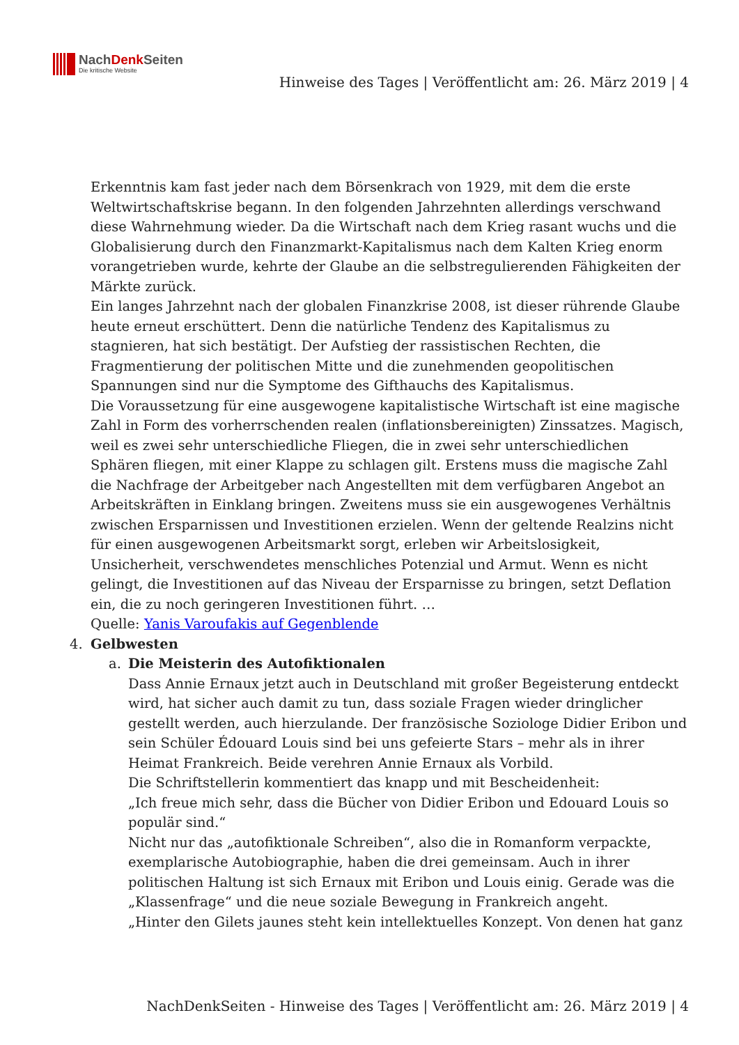NachDenk Seiten
Die kritische Website
Hinweise des Tages | Veröffentlicht am: 26. März 2019 | 4
Erkenntnis kam fast jeder nach dem Börsenkrach von 1929, mit dem die erste Weltwirtschaftskrise begann. In den folgenden Jahrzehnten allerdings verschwand diese Wahrnehmung wieder. Da die Wirtschaft nach dem Krieg rasant wuchs und die Globalisierung durch den Finanzmarkt-Kapitalismus nach dem Kalten Krieg enorm vorangetrieben wurde, kehrte der Glaube an die selbstregulierenden Fähigkeiten der Märkte zurück.
Ein langes Jahrzehnt nach der globalen Finanzkrise 2008, ist dieser rührende Glaube heute erneut erschüttert. Denn die natürliche Tendenz des Kapitalismus zu stagnieren, hat sich bestätigt. Der Aufstieg der rassistischen Rechten, die Fragmentierung der politischen Mitte und die zunehmenden geopolitischen Spannungen sind nur die Symptome des Gifthauchs des Kapitalismus.
Die Voraussetzung für eine ausgewogene kapitalistische Wirtschaft ist eine magische Zahl in Form des vorherrschenden realen (inflationsbereinigten) Zinssatzes. Magisch, weil es zwei sehr unterschiedliche Fliegen, die in zwei sehr unterschiedlichen Sphären fliegen, mit einer Klappe zu schlagen gilt. Erstens muss die magische Zahl die Nachfrage der Arbeitgeber nach Angestellten mit dem verfügbaren Angebot an Arbeitskräften in Einklang bringen. Zweitens muss sie ein ausgewogenes Verhältnis zwischen Ersparnissen und Investitionen erzielen. Wenn der geltende Realzins nicht für einen ausgewogenen Arbeitsmarkt sorgt, erleben wir Arbeitslosigkeit, Unsicherheit, verschwendetes menschliches Potenzial und Armut. Wenn es nicht gelingt, die Investitionen auf das Niveau der Ersparnisse zu bringen, setzt Deflation ein, die zu noch geringeren Investitionen führt. …
Quelle: Yanis Varoufakis auf Gegenblende
4. Gelbwesten
a. Die Meisterin des Autofiktionalen
Dass Annie Ernaux jetzt auch in Deutschland mit großer Begeisterung entdeckt wird, hat sicher auch damit zu tun, dass soziale Fragen wieder dringlicher gestellt werden, auch hierzulande. Der französische Soziologe Didier Eribon und sein Schüler Édouard Louis sind bei uns gefeierte Stars – mehr als in ihrer Heimat Frankreich. Beide verehren Annie Ernaux als Vorbild.
Die Schriftstellerin kommentiert das knapp und mit Bescheidenheit:
„Ich freue mich sehr, dass die Bücher von Didier Eribon und Edouard Louis so populär sind.“
Nicht nur das „autofiktionale Schreiben“, also die in Romanform verpackte, exemplarische Autobiographie, haben die drei gemeinsam. Auch in ihrer politischen Haltung ist sich Ernaux mit Eribon und Louis einig. Gerade was die „Klassenfrage“ und die neue soziale Bewegung in Frankreich angeht.
„Hinter den Gilets jaunes steht kein intellektuelles Konzept. Von denen hat ganz
NachDenkSeiten - Hinweise des Tages | Veröffentlicht am: 26. März 2019 | 4